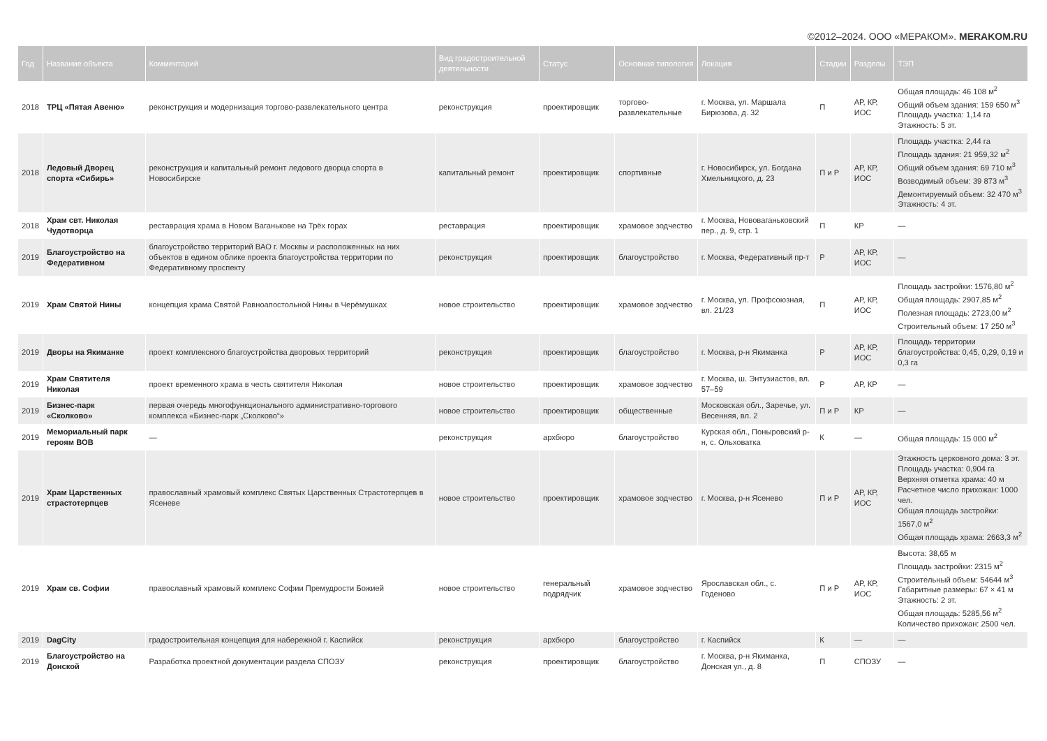©2012–2024. ООО «МЕРАКОМ». MERAKOM.RU
| Год | Название объекта | Комментарий | Вид градостроительной деятельности | Статус | Основная типология | Локация | Стадии | Разделы | ТЭП |
| --- | --- | --- | --- | --- | --- | --- | --- | --- | --- |
| 2018 | ТРЦ «Пятая Авеню» | реконструкция и модернизация торгово-развлекательного центра | реконструкция | проектировщик | торгово-развлекательные | г. Москва, ул. Маршала Бирюзова, д. 32 | П | АР, КР, ИОС | Общая площадь: 46 108 м<sup>2</sup> Общий объем здания: 159 650 м<sup>3</sup> Площадь участка: 1,14 га Этажность: 5 эт. |
| 2018 | Ледовый Дворец спорта «Сибирь» | реконструкция и капитальный ремонт ледового дворца спорта в Новосибирске | капитальный ремонт | проектировщик | спортивные | г. Новосибирск, ул. Богдана Хмельницкого, д. 23 | П и Р | АР, КР, ИОС | Площадь участка: 2,44 га Площадь здания: 21 959,32 м<sup>2</sup> Общий объем здания: 69 710 м<sup>3</sup> Возводимый объем: 39 873 м<sup>3</sup> Демонтируемый объем: 32 470 м<sup>3</sup> Этажность: 4 эт. |
| 2018 | Храм свт. Николая Чудотворца | реставрация храма в Новом Ваганькове на Трёх горах | реставрация | проектировщик | храмовое зодчество | г. Москва, Нововаганьковский пер., д. 9, стр. 1 | П | КР | — |
| 2019 | Благоустройство на Федеративном | благоустройство территорий ВАО г. Москвы и расположенных на них объектов в едином облике проекта благоустройства территории по Федеративному проспекту | реконструкция | проектировщик | благоустройство | г. Москва, Федеративный пр-т | Р | АР, КР, ИОС | — |
| 2019 | Храм Святой Нины | концепция храма Святой Равноапостольной Нины в Черёмушках | новое строительство | проектировщик | храмовое зодчество | г. Москва, ул. Профсоюзная, вл. 21/23 | П | АР, КР, ИОС | Площадь застройки: 1576,80 м<sup>2</sup> Общая площадь: 2907,85 м<sup>2</sup> Полезная площадь: 2723,00 м<sup>2</sup> Строительный объем: 17 250 м<sup>3</sup> |
| 2019 | Дворы на Якиманке | проект комплексного благоустройства дворовых территорий | реконструкция | проектировщик | благоустройство | г. Москва, р-н Якиманка | Р | АР, КР, ИОС | Площадь территории благоустройства: 0,45, 0,29, 0,19 и 0,3 га |
| 2019 | Храм Святителя Николая | проект временного храма в честь святителя Николая | новое строительство | проектировщик | храмовое зодчество | г. Москва, ш. Энтузиастов, вл. 57–59 | Р | АР, КР | — |
| 2019 | Бизнес-парк «Сколково» | первая очередь многофункционального административно-торгового комплекса «Бизнес-парк „Сколково“» | новое строительство | проектировщик | общественные | Московская обл., Заречье, ул. Весенняя, вл. 2 | П и Р | КР | — |
| 2019 | Мемориальный парк героям ВОВ | — | реконструкция | архбюро | благоустройство | Курская обл., Поныровский р-н, с. Ольховатка | К | — | Общая площадь: 15 000 м<sup>2</sup> |
| 2019 | Храм Царственных страстотерпцев | православный храмовый комплекс Святых Царственных Страстотерпцев в Ясеневе | новое строительство | проектировщик | храмовое зодчество | г. Москва, р-н Ясенево | П и Р | АР, КР, ИОС | Этажность церковного дома: 3 эт. Площадь участка: 0,904 га Верхняя отметка храма: 40 м Расчетное число прихожан: 1000 чел. Общая площадь застройки: 1567,0 м<sup>2</sup> Общая площадь храма: 2663,3 м<sup>2</sup> |
| 2019 | Храм св. Софии | православный храмовый комплекс Софии Премудрости Божией | новое строительство | генеральный подрядчик | храмовое зодчество | Ярославская обл., с. Годеново | П и Р | АР, КР, ИОС | Высота: 38,65 м Площадь застройки: 2315 м<sup>2</sup> Строительный объем: 54644 м<sup>3</sup> Габаритные размеры: 67 × 41 м Этажность: 2 эт. Общая площадь: 5285,56 м<sup>2</sup> Количество прихожан: 2500 чел. |
| 2019 | DagCity | градостроительная концепция для набережной г. Каспийск | реконструкция | архбюро | благоустройство | г. Каспийск | К | — | — |
| 2019 | Благоустройство на Донской | Разработка проектной документации раздела СПОЗУ | реконструкция | проектировщик | благоустройство | г. Москва, р-н Якиманка, Донская ул., д. 8 | П | СПОЗУ | — |